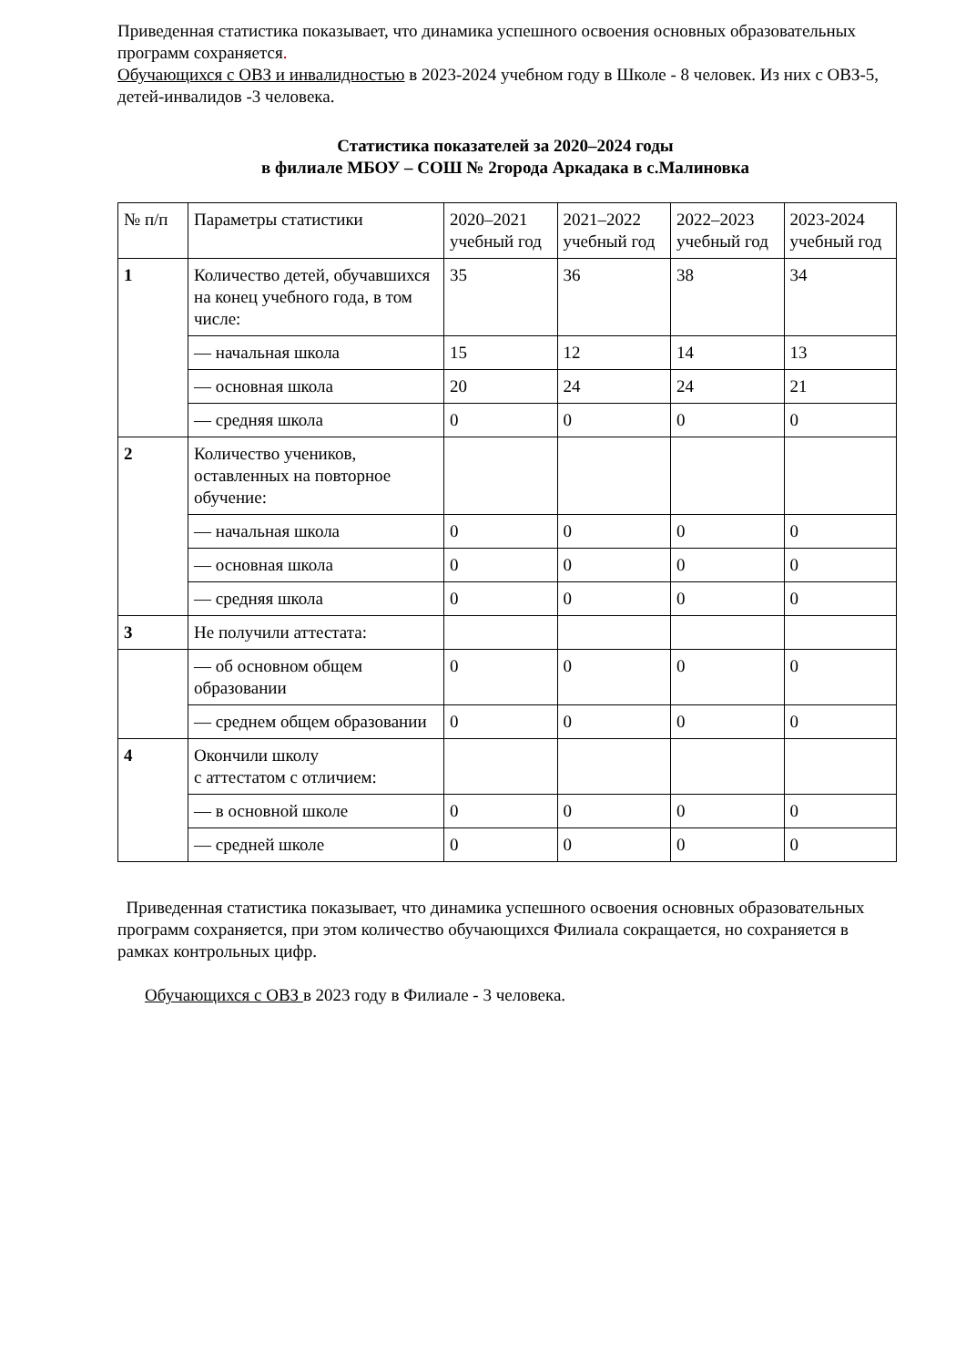Приведенная статистика показывает, что динамика успешного освоения основных образовательных программ сохраняется.
Обучающихся с ОВЗ и инвалидностью в 2023-2024 учебном году в Школе - 8 человек. Из них с ОВЗ-5, детей-инвалидов -3 человека.
Статистика показателей за 2020–2024 годы
в филиале МБОУ – СОШ № 2города Аркадака в с.Малиновка
| № п/п | Параметры статистики | 2020–2021 учебный год | 2021–2022 учебный год | 2022–2023 учебный год | 2023-2024 учебный год |
| --- | --- | --- | --- | --- | --- |
| 1 | Количество детей, обучавшихся на конец учебного года, в том числе: | 35 | 36 | 38 | 34 |
| | — начальная школа | 15 | 12 | 14 | 13 |
| | — основная школа | 20 | 24 | 24 | 21 |
| | — средняя школа | 0 | 0 | 0 | 0 |
| 2 | Количество учеников, оставленных на повторное обучение: | | | | |
| | — начальная школа | 0 | 0 | 0 | 0 |
| | — основная школа | 0 | 0 | 0 | 0 |
| | — средняя школа | 0 | 0 | 0 | 0 |
| 3 | Не получили аттестата: | | | | |
| | — об основном общем образовании | 0 | 0 | 0 | 0 |
| | — среднем общем образовании | 0 | 0 | 0 | 0 |
| 4 | Окончили школу с аттестатом с отличием: | | | | |
| | — в основной школе | 0 | 0 | 0 | 0 |
| | — средней школе | 0 | 0 | 0 | 0 |
Приведенная статистика показывает, что динамика успешного освоения основных образовательных программ сохраняется, при этом количество обучающихся Филиала сокращается, но сохраняется в рамках контрольных цифр.
Обучающихся с ОВЗ в 2023 году в Филиале - 3 человека.